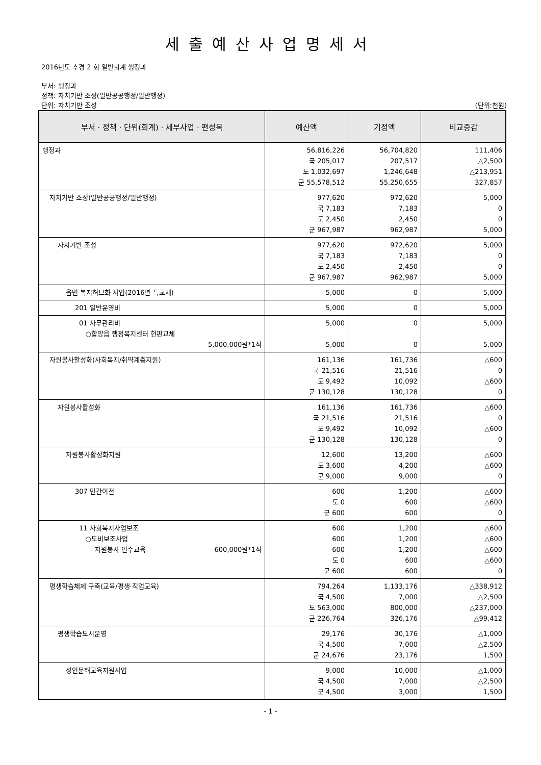세출예산사업명세서
2016년도 추경 2 회 일반회계 행정과
부서: 행정과
정책: 자치기반 조성(일반공공행정/일반행정)
단위: 자치기반 조성 (단위:천원)
| 부서 · 정책 · 단위(회계) · 세부사업 · 편성목 | 예산액 | 기정액 | 비교증감 |
| --- | --- | --- | --- |
| 행정과 | 56,816,226 국 205,017 도 1,032,697 군 55,578,512 | 56,704,820 207,517 1,246,648 55,250,655 | 111,406 △2,500 △213,951 327,857 |
| 자치기반 조성(일반공공행정/일반행정) | 977,620 국 7,183 도 2,450 군 967,987 | 972,620 7,183 2,450 962,987 | 5,000 0 0 5,000 |
| 자치기반 조성 | 977,620 국 7,183 도 2,450 군 967,987 | 972,620 7,183 2,450 962,987 | 5,000 0 0 5,000 |
| 읍면 복지허브화 사업(2016년 특교세) | 5,000 | 0 | 5,000 |
| 201 일반운영비 | 5,000 | 0 | 5,000 |
| 01 사무관리비 ○함양읍 행정복지센터 현판교체 5,000,000원*1식 | 5,000 5,000 | 0 0 | 5,000 5,000 |
| 자원봉사활성화(사회복지/취약계층지원) | 161,136 국 21,516 도 9,492 군 130,128 | 161,736 21,516 10,092 130,128 | △600 0 △600 0 |
| 자원봉사활성화 | 161,136 국 21,516 도 9,492 군 130,128 | 161,736 21,516 10,092 130,128 | △600 0 △600 0 |
| 자원봉사활성화지원 | 12,600 도 3,600 군 9,000 | 13,200 4,200 9,000 | △600 △600 0 |
| 307 민간이전 | 600 도 0 군 600 | 1,200 600 600 | △600 △600 0 |
| 11 사회복지사업보조 ○도비보조사업 – 자원봉사 연수교육 600,000원*1식 | 600 600 600 도 0 군 600 | 1,200 1,200 1,200 600 600 | △600 △600 △600 △600 0 |
| 평생학습체제 구축(교육/평생·직업교육) | 794,264 국 4,500 도 563,000 군 226,764 | 1,133,176 7,000 800,000 326,176 | △338,912 △2,500 △237,000 △99,412 |
| 평생학습도시운영 | 29,176 국 4,500 군 24,676 | 30,176 7,000 23,176 | △1,000 △2,500 1,500 |
| 성인문해교육지원사업 | 9,000 국 4,500 군 4,500 | 10,000 7,000 3,000 | △1,000 △2,500 1,500 |
- 1 -